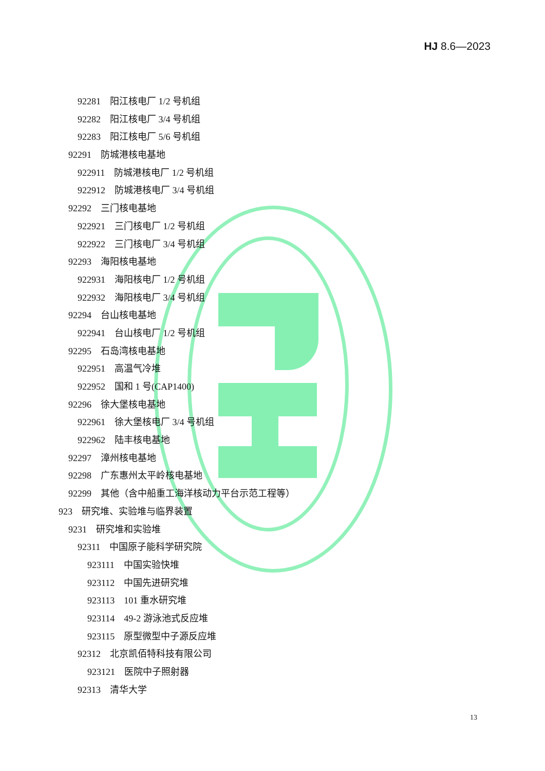HJ 8.6—2023
92281 阳江核电厂 1/2 号机组
92282 阳江核电厂 3/4 号机组
92283 阳江核电厂 5/6 号机组
92291 防城港核电基地
922911 防城港核电厂 1/2 号机组
922912 防城港核电厂 3/4 号机组
92292 三门核电基地
922921 三门核电厂 1/2 号机组
922922 三门核电厂 3/4 号机组
92293 海阳核电基地
922931 海阳核电厂 1/2 号机组
922932 海阳核电厂 3/4 号机组
92294 台山核电基地
922941 台山核电厂 1/2 号机组
92295 石岛湾核电基地
922951 高温气冷堆
922952 国和 1 号(CAP1400)
92296 徐大堡核电基地
922961 徐大堡核电厂 3/4 号机组
922962 陆丰核电基地
92297 漳州核电基地
92298 广东惠州太平岭核电基地
92299 其他（含中船重工海洋核动力平台示范工程等）
923 研究堆、实验堆与临界装置
9231 研究堆和实验堆
92311 中国原子能科学研究院
923111 中国实验快堆
923112 中国先进研究堆
923113 101 重水研究堆
923114 49-2 游泳池式反应堆
923115 原型微型中子源反应堆
92312 北京凯佰特科技有限公司
923121 医院中子照射器
92313 清华大学
13